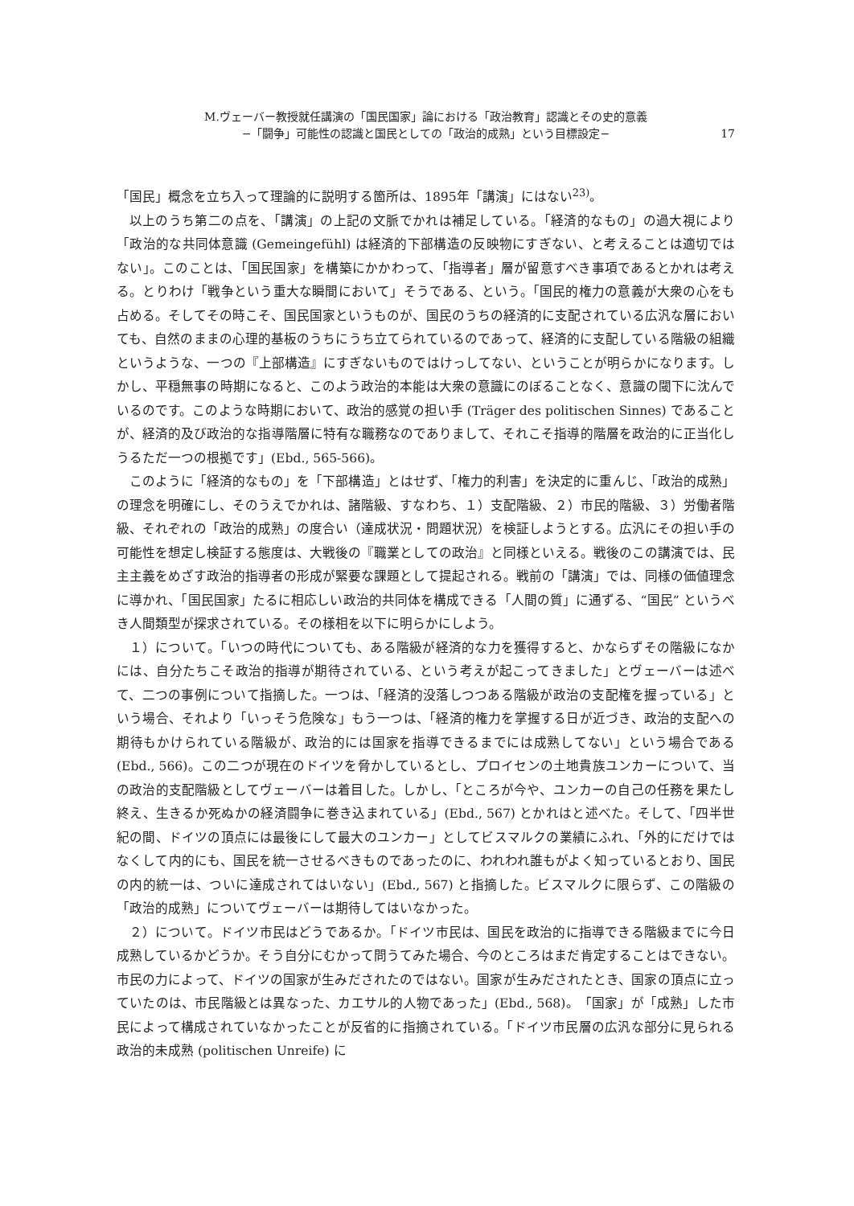M.ヴェーバー教授就任講演の「国民国家」論における「政治教育」認識とその史的意義
−「闘争」可能性の認識と国民としての「政治的成熟」という目標設定−
17
「国民」概念を立ち入って理論的に説明する箇所は、1895年「講演」にはない<sup>23)</sup>。
以上のうち第二の点を、「講演」の上記の文脈でかれは補足している。「経済的なもの」の過大視により「政治的な共同体意識 (Gemeingefühl) は経済的下部構造の反映物にすぎない、と考えることは適切ではない」。このことは、「国民国家」を構築にかかわって、「指導者」層が留意すべき事項であるとかれは考える。とりわけ「戦争という重大な瞬間において」そうである、という。「国民的権力の意義が大衆の心をも占める。そしてその時こそ、国民国家というものが、国民のうちの経済的に支配されている広汎な層においても、自然のままの心理的基板のうちにうち立てられているのであって、経済的に支配している階級の組織というような、一つの『上部構造』にすぎないものではけっしてない、ということが明らかになります。しかし、平穏無事の時期になると、このよう政治的本能は大衆の意識にのぼることなく、意識の閾下に沈んでいるのです。このような時期において、政治的感覚の担い手 (Träger des politischen Sinnes) であることが、経済的及び政治的な指導階層に特有な職務なのでありまして、それこそ指導的階層を政治的に正当化しうるただ一つの根拠です」(Ebd., 565-566)。
このように「経済的なもの」を「下部構造」とはせず、「権力的利害」を決定的に重んじ、「政治的成熟」の理念を明確にし、そのうえでかれは、諸階級、すなわち、１）支配階級、２）市民的階級、３）労働者階級、それぞれの「政治的成熟」の度合い（達成状況・問題状況）を検証しようとする。広汎にその担い手の可能性を想定し検証する態度は、大戦後の『職業としての政治』と同様といえる。戦後のこの講演では、民主主義をめざす政治的指導者の形成が緊要な課題として提起される。戦前の「講演」では、同様の価値理念に導かれ、「国民国家」たるに相応しい政治的共同体を構成できる「人間の質」に通ずる、“国民” というべき人間類型が探求されている。その様相を以下に明らかにしよう。
１）について。「いつの時代についても、ある階級が経済的な力を獲得すると、かならずその階級になかには、自分たちこそ政治的指導が期待されている、という考えが起こってきました」とヴェーバーは述べて、二つの事例について指摘した。一つは、「経済的没落しつつある階級が政治の支配権を握っている」という場合、それより「いっそう危険な」もう一つは、「経済的権力を掌握する日が近づき、政治的支配への期待もかけられている階級が、政治的には国家を指導できるまでには成熟してない」という場合である (Ebd., 566)。この二つが現在のドイツを脅かしているとし、プロイセンの土地貴族ユンカーについて、当の政治的支配階級としてヴェーバーは着目した。しかし、「ところが今や、ユンカーの自己の任務を果たし終え、生きるか死ぬかの経済闘争に巻き込まれている」(Ebd., 567) とかれはと述べた。そして、「四半世紀の間、ドイツの頂点には最後にして最大のユンカー」としてビスマルクの業績にふれ、「外的にだけではなくして内的にも、国民を統一させるべきものであったのに、われわれ誰もがよく知っているとおり、国民の内的統一は、ついに達成されてはいない」(Ebd., 567) と指摘した。ビスマルクに限らず、この階級の「政治的成熟」についてヴェーバーは期待してはいなかった。
２）について。ドイツ市民はどうであるか。「ドイツ市民は、国民を政治的に指導できる階級までに今日成熟しているかどうか。そう自分にむかって問うてみた場合、今のところはまだ肯定することはできない。市民の力によって、ドイツの国家が生みだされたのではない。国家が生みだされたとき、国家の頂点に立っていたのは、市民階級とは異なった、カエサル的人物であった」(Ebd., 568)。「国家」が「成熟」した市民によって構成されていなかったことが反省的に指摘されている。「ドイツ市民層の広汎な部分に見られる政治的未成熟 (politischen Unreife) に